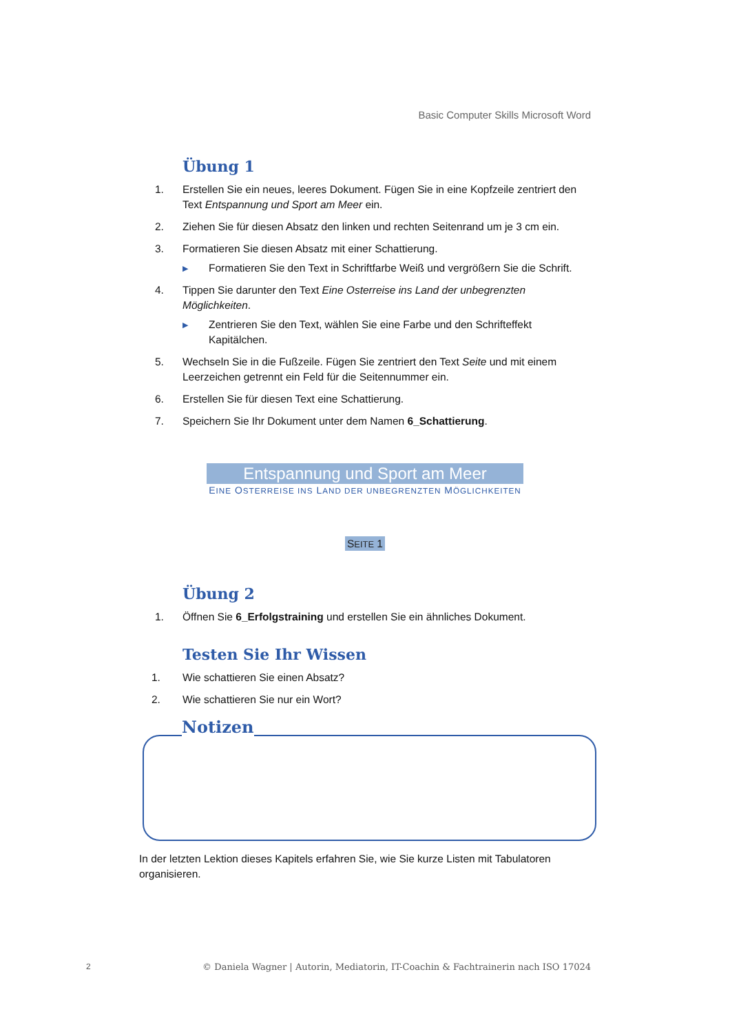Basic Computer Skills Microsoft Word
Übung 1
1. Erstellen Sie ein neues, leeres Dokument. Fügen Sie in eine Kopfzeile zentriert den Text Entspannung und Sport am Meer ein.
2. Ziehen Sie für diesen Absatz den linken und rechten Seitenrand um je 3 cm ein.
3. Formatieren Sie diesen Absatz mit einer Schattierung.
▶ Formatieren Sie den Text in Schriftfarbe Weiß und vergrößern Sie die Schrift.
4. Tippen Sie darunter den Text Eine Osterreise ins Land der unbegrenzten Möglichkeiten.
▶ Zentrieren Sie den Text, wählen Sie eine Farbe und den Schrifteffekt Kapitälchen.
5. Wechseln Sie in die Fußzeile. Fügen Sie zentriert den Text Seite und mit einem Leerzeichen getrennt ein Feld für die Seitennummer ein.
6. Erstellen Sie für diesen Text eine Schattierung.
7. Speichern Sie Ihr Dokument unter dem Namen 6_Schattierung.
Entspannung und Sport am Meer
EINE OSTERREISE INS LAND DER UNBEGRENZTEN MÖGLICHKEITEN
SEITE 1
Übung 2
1. Öffnen Sie 6_Erfolgstraining und erstellen Sie ein ähnliches Dokument.
Testen Sie Ihr Wissen
1. Wie schattieren Sie einen Absatz?
2. Wie schattieren Sie nur ein Wort?
Notizen
In der letzten Lektion dieses Kapitels erfahren Sie, wie Sie kurze Listen mit Tabulatoren organisieren.
2
© Daniela Wagner | Autorin, Mediatorin, IT-Coachin & Fachtrainerin nach ISO 17024